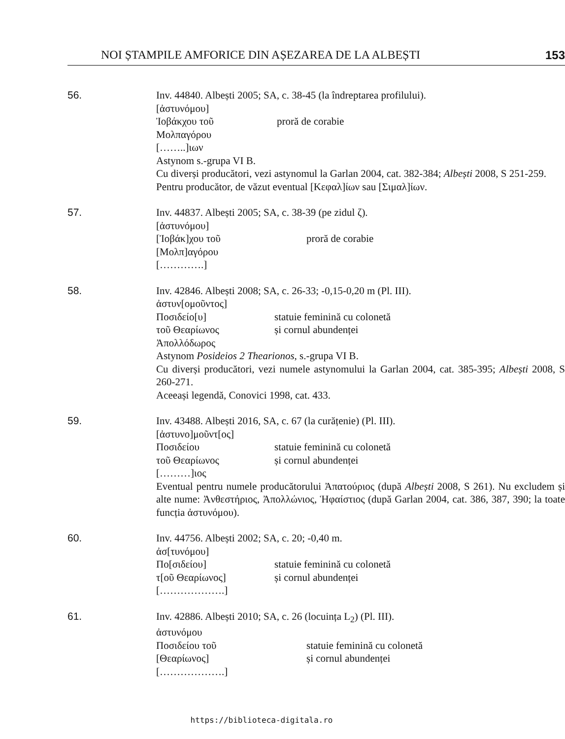NOI ȘTAMPILE AMFORICE DIN AȘEZAREA DE LA ALBEȘTI 153
56. Inv. 44840. Albești 2005; SA, c. 38-45 (la îndreptarea profilului).
[ἀστυνόμου]
Ἰοβάκχου τοῦ proră de corabie
Μολπαγόρου
[……..]ιων
Astynom s.-grupa VI B.
Cu diverși producători, vezi astynomul la Garlan 2004, cat. 382-384; Albești 2008, S 251-259.
Pentru producător, de văzut eventual [Κεφαλ]ίων sau [Σιμαλ]ίων.
57. Inv. 44837. Albești 2005; SA, c. 38-39 (pe zidul ζ).
[ἀστυνόμου]
[Ἰοβάκ]χου τοῦ proră de corabie
[Μολπ]αγόρου
[………….]
58. Inv. 42846. Albești 2008; SA, c. 26-33; -0,15-0,20 m (Pl. III).
ἀστυν[ομοῦντος]
Ποσιδείο[υ] statuie feminină cu colonetă
τοῦ Θεαρίωνος și cornul abundenței
Ἀπολλόδωρος
Astynom Posideios 2 Thearionos, s.-grupa VI B.
Cu diverși producători, vezi numele astynomului la Garlan 2004, cat. 385-395; Albești 2008, S 260-271.
Aceeași legendă, Conovici 1998, cat. 433.
59. Inv. 43488. Albești 2016, SA, c. 67 (la curățenie) (Pl. III).
[ἀστυνο]μοῦντ[ος]
Ποσιδείου statuie feminină cu colonetă
τοῦ Θεαρίωνος și cornul abundenței
[………]ιος
Eventual pentru numele producătorului Ἀπατούριος (după Albești 2008, S 261). Nu excludem și alte nume: Ἀνθεστήριος, Ἀπολλώνιος, Ἡφαίστιος (după Garlan 2004, cat. 386, 387, 390; la toate funcția ἀστυνόμου).
60. Inv. 44756. Albești 2002; SA, c. 20; -0,40 m.
ἀσ[τυνόμου]
Πο[σιδείου] statuie feminină cu colonetă
τ[οῦ Θεαρίωνος] și cornul abundenței
[……………….]
61. Inv. 42886. Albești 2010; SA, c. 26 (locuința L<sub>2</sub>) (Pl. III).
ἀστυνόμου
Ποσιδείου τοῦ statuie feminină cu colonetă
[Θεαρίωνος] și cornul abundenței
[……………….]
https://biblioteca-digitala.ro